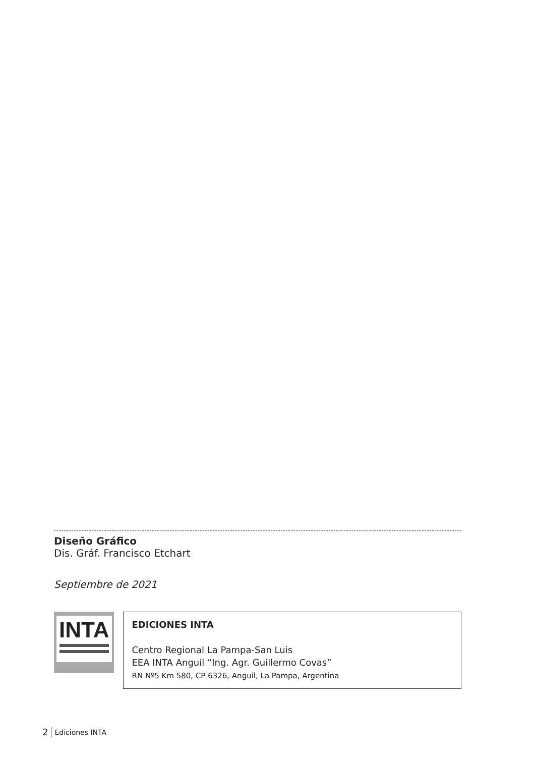Diseño Gráfico
Dis. Gráf. Francisco Etchart
Septiembre de 2021
INTA
EDICIONES INTA
Centro Regional La Pampa-San Luis
EEA INTA Anguil “Ing. Agr. Guillermo Covas”
RN Nº5 Km 580, CP 6326, Anguil, La Pampa, Argentina
2 Ediciones INTA